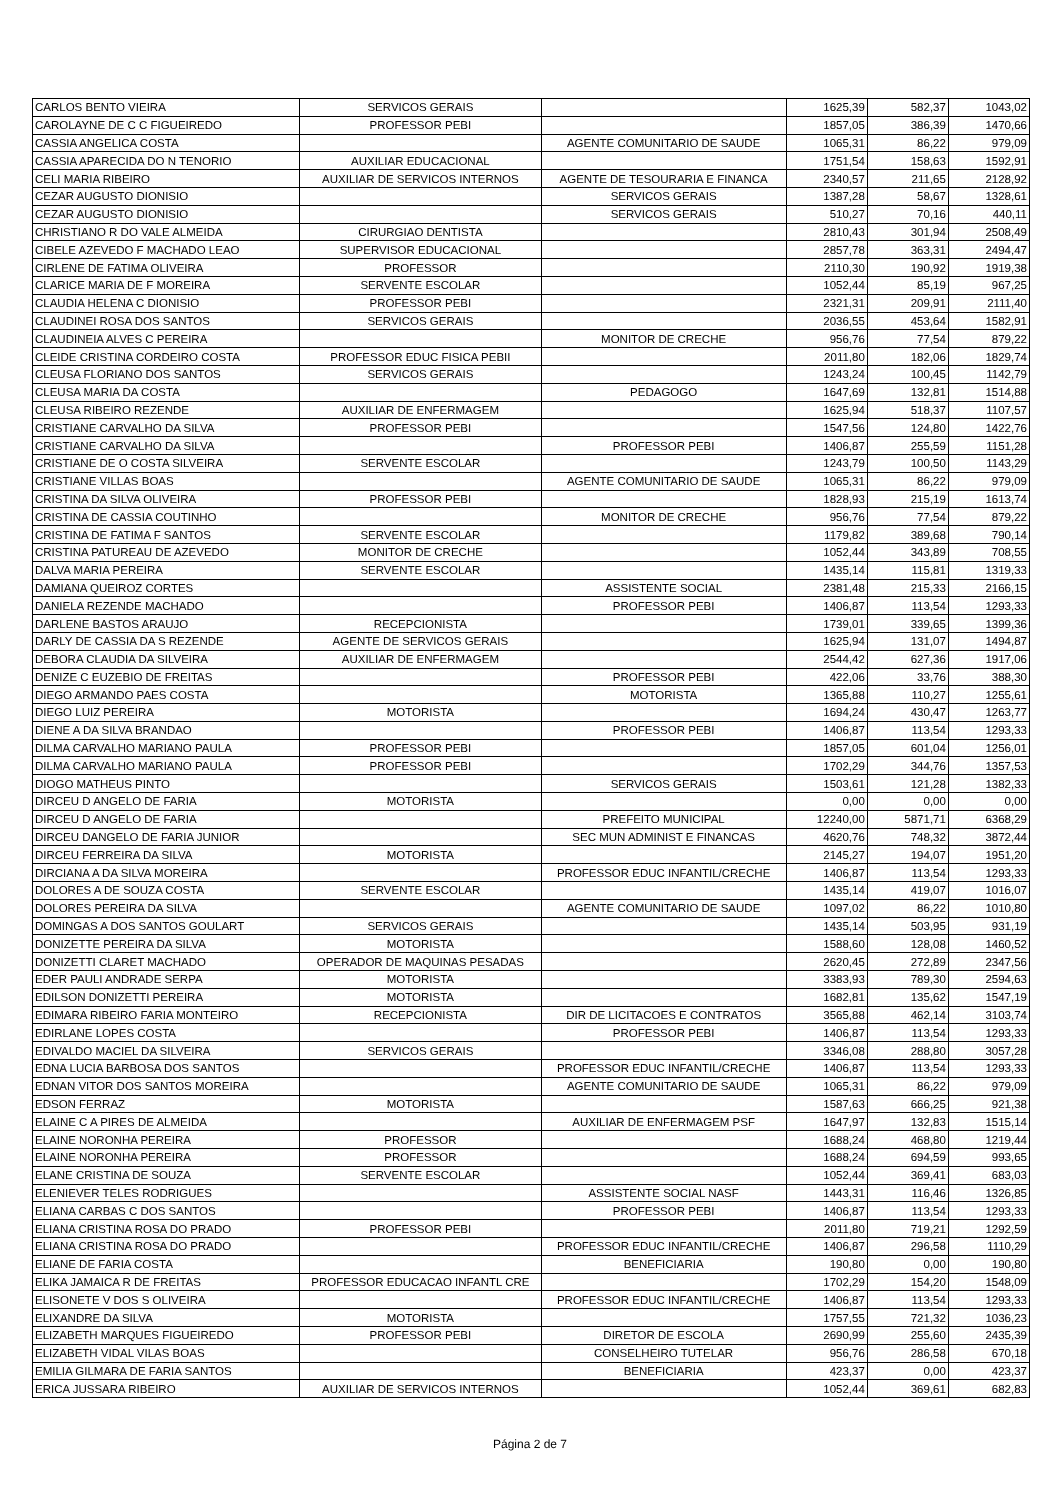| CARLOS BENTO VIEIRA | SERVICOS GERAIS | | 1625,39 | 582,37 | 1043,02 |
| CAROLAYNE DE C C FIGUEIREDO | PROFESSOR PEBI | | 1857,05 | 386,39 | 1470,66 |
| CASSIA ANGELICA COSTA | | AGENTE COMUNITARIO DE SAUDE | 1065,31 | 86,22 | 979,09 |
| CASSIA APARECIDA DO N TENORIO | AUXILIAR EDUCACIONAL | | 1751,54 | 158,63 | 1592,91 |
| CELI MARIA RIBEIRO | AUXILIAR DE SERVICOS INTERNOS | AGENTE DE TESOURARIA E FINANCA | 2340,57 | 211,65 | 2128,92 |
| CEZAR AUGUSTO DIONISIO | | SERVICOS GERAIS | 1387,28 | 58,67 | 1328,61 |
| CEZAR AUGUSTO DIONISIO | | SERVICOS GERAIS | 510,27 | 70,16 | 440,11 |
| CHRISTIANO R DO VALE ALMEIDA | CIRURGIAO DENTISTA | | 2810,43 | 301,94 | 2508,49 |
| CIBELE AZEVEDO F MACHADO LEAO | SUPERVISOR EDUCACIONAL | | 2857,78 | 363,31 | 2494,47 |
| CIRLENE DE FATIMA OLIVEIRA | PROFESSOR | | 2110,30 | 190,92 | 1919,38 |
| CLARICE MARIA DE F MOREIRA | SERVENTE ESCOLAR | | 1052,44 | 85,19 | 967,25 |
| CLAUDIA HELENA C DIONISIO | PROFESSOR PEBI | | 2321,31 | 209,91 | 2111,40 |
| CLAUDINEI ROSA DOS SANTOS | SERVICOS GERAIS | | 2036,55 | 453,64 | 1582,91 |
| CLAUDINEIA ALVES C PEREIRA | | MONITOR DE CRECHE | 956,76 | 77,54 | 879,22 |
| CLEIDE CRISTINA CORDEIRO COSTA | PROFESSOR EDUC FISICA PEBII | | 2011,80 | 182,06 | 1829,74 |
| CLEUSA FLORIANO DOS SANTOS | SERVICOS GERAIS | | 1243,24 | 100,45 | 1142,79 |
| CLEUSA MARIA DA COSTA | | PEDAGOGO | 1647,69 | 132,81 | 1514,88 |
| CLEUSA RIBEIRO REZENDE | AUXILIAR DE ENFERMAGEM | | 1625,94 | 518,37 | 1107,57 |
| CRISTIANE CARVALHO DA SILVA | PROFESSOR PEBI | | 1547,56 | 124,80 | 1422,76 |
| CRISTIANE CARVALHO DA SILVA | | PROFESSOR PEBI | 1406,87 | 255,59 | 1151,28 |
| CRISTIANE DE O COSTA SILVEIRA | SERVENTE ESCOLAR | | 1243,79 | 100,50 | 1143,29 |
| CRISTIANE VILLAS BOAS | | AGENTE COMUNITARIO DE SAUDE | 1065,31 | 86,22 | 979,09 |
| CRISTINA DA SILVA OLIVEIRA | PROFESSOR PEBI | | 1828,93 | 215,19 | 1613,74 |
| CRISTINA DE CASSIA COUTINHO | | MONITOR DE CRECHE | 956,76 | 77,54 | 879,22 |
| CRISTINA DE FATIMA F SANTOS | SERVENTE ESCOLAR | | 1179,82 | 389,68 | 790,14 |
| CRISTINA PATUREAU DE AZEVEDO | MONITOR DE CRECHE | | 1052,44 | 343,89 | 708,55 |
| DALVA MARIA PEREIRA | SERVENTE ESCOLAR | | 1435,14 | 115,81 | 1319,33 |
| DAMIANA QUEIROZ CORTES | | ASSISTENTE SOCIAL | 2381,48 | 215,33 | 2166,15 |
| DANIELA REZENDE MACHADO | | PROFESSOR PEBI | 1406,87 | 113,54 | 1293,33 |
| DARLENE BASTOS ARAUJO | RECEPCIONISTA | | 1739,01 | 339,65 | 1399,36 |
| DARLY DE CASSIA DA S REZENDE | AGENTE DE SERVICOS GERAIS | | 1625,94 | 131,07 | 1494,87 |
| DEBORA CLAUDIA DA SILVEIRA | AUXILIAR DE ENFERMAGEM | | 2544,42 | 627,36 | 1917,06 |
| DENIZE C EUZEBIO DE FREITAS | | PROFESSOR PEBI | 422,06 | 33,76 | 388,30 |
| DIEGO ARMANDO PAES COSTA | | MOTORISTA | 1365,88 | 110,27 | 1255,61 |
| DIEGO LUIZ PEREIRA | MOTORISTA | | 1694,24 | 430,47 | 1263,77 |
| DIENE A DA SILVA BRANDAO | | PROFESSOR PEBI | 1406,87 | 113,54 | 1293,33 |
| DILMA CARVALHO MARIANO PAULA | PROFESSOR PEBI | | 1857,05 | 601,04 | 1256,01 |
| DILMA CARVALHO MARIANO PAULA | PROFESSOR PEBI | | 1702,29 | 344,76 | 1357,53 |
| DIOGO MATHEUS PINTO | | SERVICOS GERAIS | 1503,61 | 121,28 | 1382,33 |
| DIRCEU D ANGELO DE FARIA | MOTORISTA | | 0,00 | 0,00 | 0,00 |
| DIRCEU D ANGELO DE FARIA | | PREFEITO MUNICIPAL | 12240,00 | 5871,71 | 6368,29 |
| DIRCEU DANGELO DE FARIA JUNIOR | | SEC MUN ADMINIST E FINANCAS | 4620,76 | 748,32 | 3872,44 |
| DIRCEU FERREIRA DA SILVA | MOTORISTA | | 2145,27 | 194,07 | 1951,20 |
| DIRCIANA A DA SILVA MOREIRA | | PROFESSOR EDUC INFANTIL/CRECHE | 1406,87 | 113,54 | 1293,33 |
| DOLORES A DE SOUZA COSTA | SERVENTE ESCOLAR | | 1435,14 | 419,07 | 1016,07 |
| DOLORES PEREIRA DA SILVA | | AGENTE COMUNITARIO DE SAUDE | 1097,02 | 86,22 | 1010,80 |
| DOMINGAS A DOS SANTOS GOULART | SERVICOS GERAIS | | 1435,14 | 503,95 | 931,19 |
| DONIZETTE PEREIRA DA SILVA | MOTORISTA | | 1588,60 | 128,08 | 1460,52 |
| DONIZETTI CLARET MACHADO | OPERADOR DE MAQUINAS PESADAS | | 2620,45 | 272,89 | 2347,56 |
| EDER PAULI ANDRADE SERPA | MOTORISTA | | 3383,93 | 789,30 | 2594,63 |
| EDILSON DONIZETTI PEREIRA | MOTORISTA | | 1682,81 | 135,62 | 1547,19 |
| EDIMARA RIBEIRO FARIA MONTEIRO | RECEPCIONISTA | DIR DE LICITACOES E CONTRATOS | 3565,88 | 462,14 | 3103,74 |
| EDIRLANE LOPES COSTA | | PROFESSOR PEBI | 1406,87 | 113,54 | 1293,33 |
| EDIVALDO MACIEL DA SILVEIRA | SERVICOS GERAIS | | 3346,08 | 288,80 | 3057,28 |
| EDNA LUCIA BARBOSA DOS SANTOS | | PROFESSOR EDUC INFANTIL/CRECHE | 1406,87 | 113,54 | 1293,33 |
| EDNAN VITOR DOS SANTOS MOREIRA | | AGENTE COMUNITARIO DE SAUDE | 1065,31 | 86,22 | 979,09 |
| EDSON FERRAZ | MOTORISTA | | 1587,63 | 666,25 | 921,38 |
| ELAINE C A PIRES DE ALMEIDA | | AUXILIAR DE ENFERMAGEM PSF | 1647,97 | 132,83 | 1515,14 |
| ELAINE NORONHA PEREIRA | PROFESSOR | | 1688,24 | 468,80 | 1219,44 |
| ELAINE NORONHA PEREIRA | PROFESSOR | | 1688,24 | 694,59 | 993,65 |
| ELANE CRISTINA DE SOUZA | SERVENTE ESCOLAR | | 1052,44 | 369,41 | 683,03 |
| ELENIEVER TELES RODRIGUES | | ASSISTENTE SOCIAL NASF | 1443,31 | 116,46 | 1326,85 |
| ELIANA CARBAS C DOS SANTOS | | PROFESSOR PEBI | 1406,87 | 113,54 | 1293,33 |
| ELIANA CRISTINA ROSA DO PRADO | PROFESSOR PEBI | | 2011,80 | 719,21 | 1292,59 |
| ELIANA CRISTINA ROSA DO PRADO | | PROFESSOR EDUC INFANTIL/CRECHE | 1406,87 | 296,58 | 1110,29 |
| ELIANE DE FARIA COSTA | | BENEFICIARIA | 190,80 | 0,00 | 190,80 |
| ELIKA JAMAICA R DE FREITAS | PROFESSOR EDUCACAO INFANTL CRE | | 1702,29 | 154,20 | 1548,09 |
| ELISONETE V DOS S OLIVEIRA | | PROFESSOR EDUC INFANTIL/CRECHE | 1406,87 | 113,54 | 1293,33 |
| ELIXANDRE DA SILVA | MOTORISTA | | 1757,55 | 721,32 | 1036,23 |
| ELIZABETH MARQUES FIGUEIREDO | PROFESSOR PEBI | DIRETOR DE ESCOLA | 2690,99 | 255,60 | 2435,39 |
| ELIZABETH VIDAL VILAS BOAS | | CONSELHEIRO TUTELAR | 956,76 | 286,58 | 670,18 |
| EMILIA GILMARA DE FARIA SANTOS | | BENEFICIARIA | 423,37 | 0,00 | 423,37 |
| ERICA JUSSARA RIBEIRO | AUXILIAR DE SERVICOS INTERNOS | | 1052,44 | 369,61 | 682,83 |
Página 2 de 7